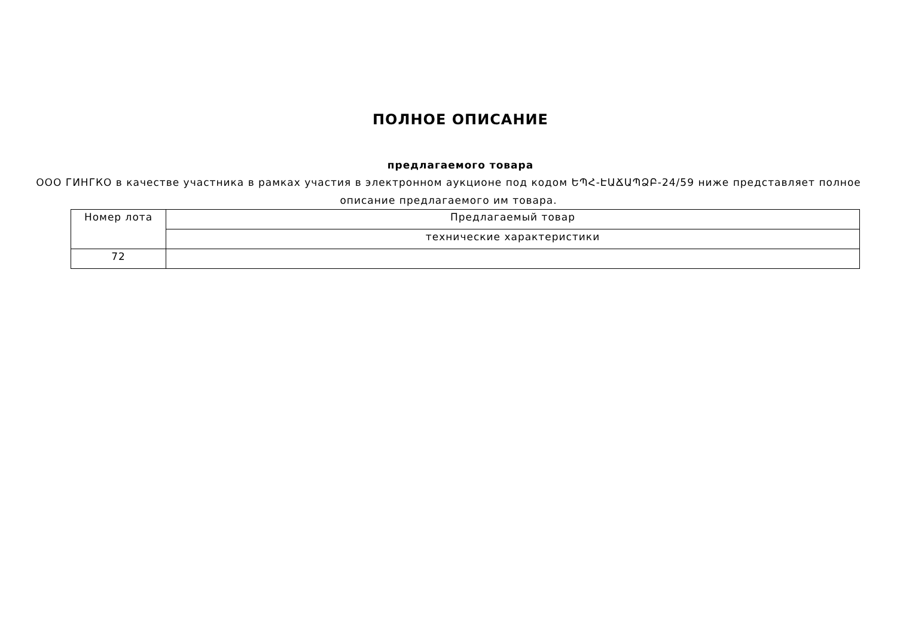ПОЛНОЕ ОПИСАНИЕ
предлагаемого товара
ООО ГИНГКО в качестве участника в рамках участия в электронном аукционе под кодом ԵՊՀ-ԷԱՃԱՊՁԲ-24/59 ниже представляет полное описание предлагаемого им товара.
| Номер лота | Предлагаемый товар |
| --- | --- |
| | технические характеристики |
| 72 | |